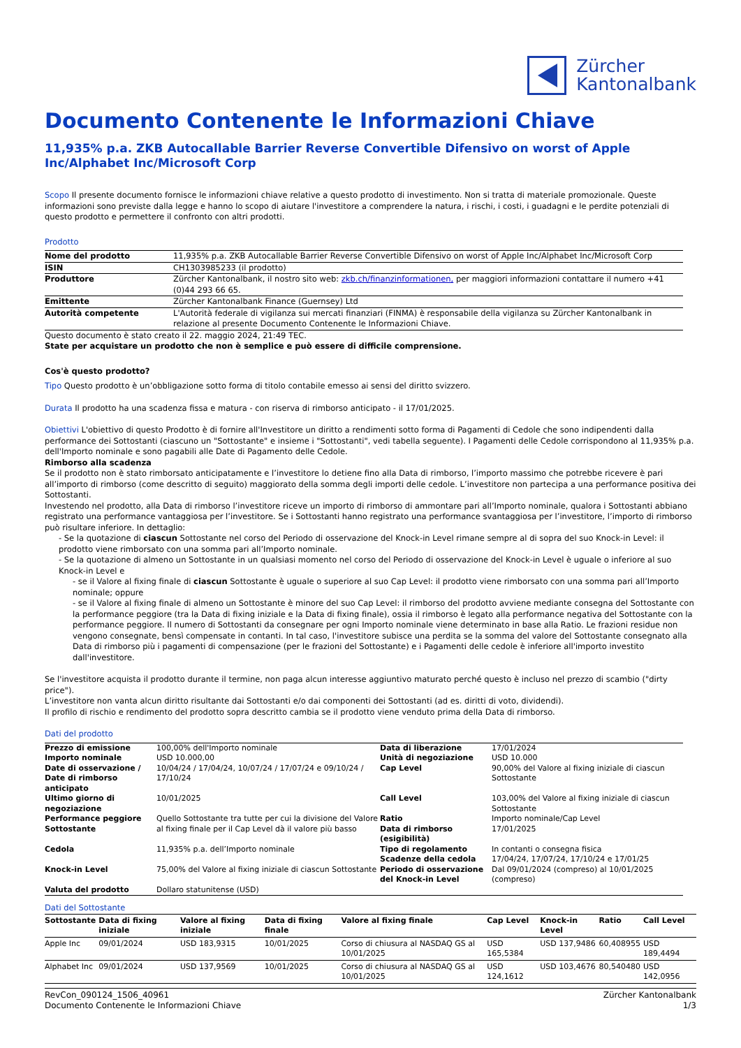Zürcher
Kantonalbank
Documento Contenente le Informazioni Chiave
11,935% p.a. ZKB Autocallable Barrier Reverse Convertible Difensivo on worst of Apple Inc/Alphabet Inc/Microsoft Corp
Scopo Il presente documento fornisce le informazioni chiave relative a questo prodotto di investimento. Non si tratta di materiale promozionale. Queste informazioni sono previste dalla legge e hanno lo scopo di aiutare l'investitore a comprendere la natura, i rischi, i costi, i guadagni e le perdite potenziali di questo prodotto e permettere il confronto con altri prodotti.
Prodotto
| Nome del prodotto | 11,935% p.a. ZKB Autocallable Barrier Reverse Convertible Difensivo on worst of Apple Inc/Alphabet Inc/Microsoft Corp |
| ISIN | CH1303985233 (il prodotto) |
| Produttore | Zürcher Kantonalbank, il nostro sito web: zkb.ch/finanzinformationen, per maggiori informazioni contattare il numero +41 (0)44 293 66 65. |
| Emittente | Zürcher Kantonalbank Finance (Guernsey) Ltd |
| Autorità competente | L'Autorità federale di vigilanza sui mercati finanziari (FINMA) è responsabile della vigilanza su Zürcher Kantonalbank in relazione al presente Documento Contenente le Informazioni Chiave. |
Questo documento è stato creato il 22. maggio 2024, 21:49 TEC.
State per acquistare un prodotto che non è semplice e può essere di difficile comprensione.
Cos'è questo prodotto?
Tipo Questo prodotto è un’obbligazione sotto forma di titolo contabile emesso ai sensi del diritto svizzero.
Durata Il prodotto ha una scadenza fissa e matura - con riserva di rimborso anticipato - il 17/01/2025.
Obiettivi L'obiettivo di questo Prodotto è di fornire all'Investitore un diritto a rendimenti sotto forma di Pagamenti di Cedole che sono indipendenti dalla performance dei Sottostanti (ciascuno un "Sottostante" e insieme i "Sottostanti", vedi tabella seguente). I Pagamenti delle Cedole corrispondono al 11,935% p.a. dell'Importo nominale e sono pagabili alle Date di Pagamento delle Cedole.
Rimborso alla scadenza
Se il prodotto non è stato rimborsato anticipatamente e l’investitore lo detiene fino alla Data di rimborso, l’importo massimo che potrebbe ricevere è pari all’importo di rimborso (come descritto di seguito) maggiorato della somma degli importi delle cedole. L’investitore non partecipa a una performance positiva dei Sottostanti.
Investendo nel prodotto, alla Data di rimborso l’investitore riceve un importo di rimborso di ammontare pari all’Importo nominale, qualora i Sottostanti abbiano registrato una performance vantaggiosa per l’investitore. Se i Sottostanti hanno registrato una performance svantaggiosa per l’investitore, l’importo di rimborso può risultare inferiore. In dettaglio:
- Se la quotazione di ciascun Sottostante nel corso del Periodo di osservazione del Knock-in Level rimane sempre al di sopra del suo Knock-in Level: il prodotto viene rimborsato con una somma pari all’Importo nominale.
- Se la quotazione di almeno un Sottostante in un qualsiasi momento nel corso del Periodo di osservazione del Knock-in Level è uguale o inferiore al suo Knock-in Level e
- se il Valore al fixing finale di ciascun Sottostante è uguale o superiore al suo Cap Level: il prodotto viene rimborsato con una somma pari all’Importo nominale; oppure
- se il Valore al fixing finale di almeno un Sottostante è minore del suo Cap Level: il rimborso del prodotto avviene mediante consegna del Sottostante con la performance peggiore (tra la Data di fixing iniziale e la Data di fixing finale), ossia il rimborso è legato alla performance negativa del Sottostante con la performance peggiore. Il numero di Sottostanti da consegnare per ogni Importo nominale viene determinato in base alla Ratio. Le frazioni residue non vengono consegnate, bensì compensate in contanti. In tal caso, l'investitore subisce una perdita se la somma del valore del Sottostante consegnato alla Data di rimborso più i pagamenti di compensazione (per le frazioni del Sottostante) e i Pagamenti delle cedole è inferiore all'importo investito dall'investitore.
Se l'investitore acquista il prodotto durante il termine, non paga alcun interesse aggiuntivo maturato perché questo è incluso nel prezzo di scambio ("dirty price").
L’investitore non vanta alcun diritto risultante dai Sottostanti e/o dai componenti dei Sottostanti (ad es. diritti di voto, dividendi).
Il profilo di rischio e rendimento del prodotto sopra descritto cambia se il prodotto viene venduto prima della Data di rimborso.
Dati del prodotto
| Prezzo di emissione | 100,00% dell'Importo nominale | Data di liberazione | 17/01/2024 |
| Importo nominale | USD 10.000,00 | Unità di negoziazione | USD 10.000 |
| Date di osservazione / Date di rimborso anticipato | 10/04/24 / 17/04/24, 10/07/24 / 17/07/24 e 09/10/24 / 17/10/24 | Cap Level | 90,00% del Valore al fixing iniziale di ciascun Sottostante |
| Ultimo giorno di negoziazione | 10/01/2025 | Call Level | 103,00% del Valore al fixing iniziale di ciascun Sottostante |
| Performance peggiore Sottostante | Quello Sottostante tra tutte per cui la divisione del Valore al fixing finale per il Cap Level dà il valore più basso | Ratio Data di rimborso (esigibilità) | Importo nominale/Cap Level 17/01/2025 |
| Cedola | 11,935% p.a. dell’Importo nominale | Tipo di regolamento Scadenze della cedola | In contanti o consegna fisica 17/04/24, 17/07/24, 17/10/24 e 17/01/25 |
| Knock-in Level | 75,00% del Valore al fixing iniziale di ciascun Sottostante | Periodo di osservazione del Knock-in Level | Dal 09/01/2024 (compreso) al 10/01/2025 (compreso) |
| Valuta del prodotto | Dollaro statunitense (USD) | | |
Dati del Sottostante
| Sottostante | Data di fixing iniziale | Valore al fixing iniziale | Data di fixing finale | Valore al fixing finale | Cap Level | Knock-in Level | Ratio | Call Level |
| --- | --- | --- | --- | --- | --- | --- | --- | --- |
| Apple Inc | 09/01/2024 | USD 183,9315 | 10/01/2025 | Corso di chiusura al NASDAQ GS al 10/01/2025 | USD 165,5384 | USD 137,9486 | 60,408955 | USD 189,4494 |
| Alphabet Inc | 09/01/2024 | USD 137,9569 | 10/01/2025 | Corso di chiusura al NASDAQ GS al 10/01/2025 | USD 124,1612 | USD 103,4676 | 80,540480 | USD 142,0956 |
RevCon_090124_1506_40961
Documento Contenente le Informazioni Chiave
Zürcher Kantonalbank
1/3